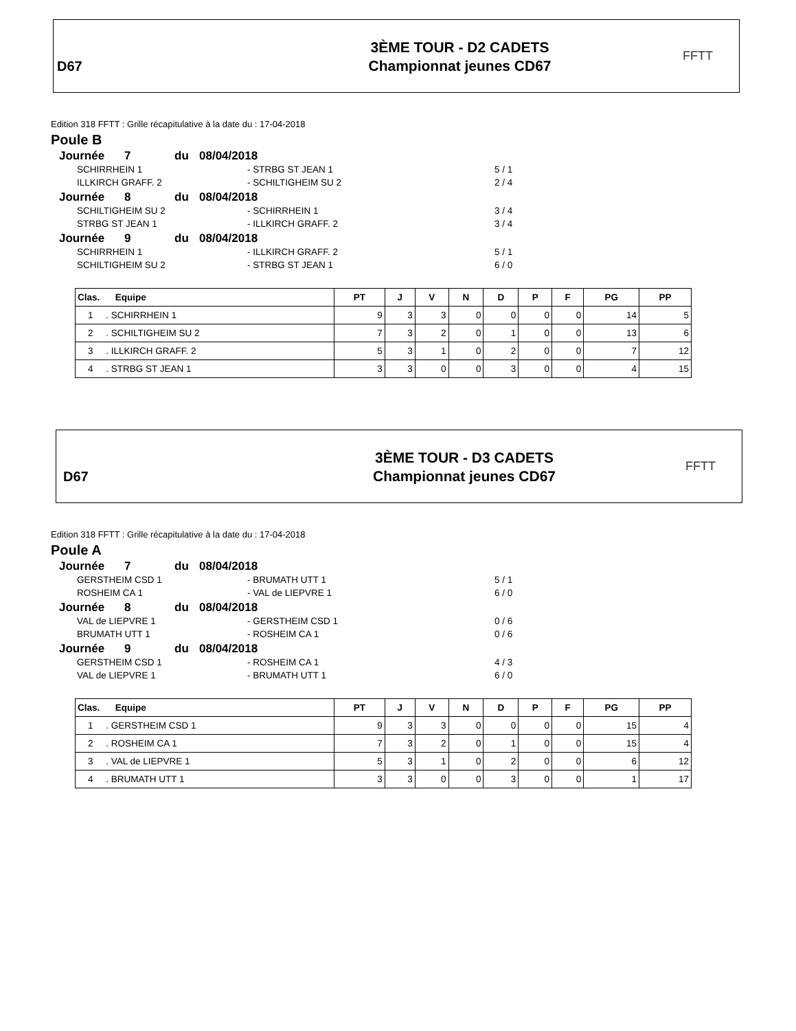D67
3ÈME TOUR - D2 CADETS
Championnat jeunes CD67
FFTT
Edition 318 FFTT : Grille récapitulative à la date du : 17-04-2018
Poule B
Journée 7 du 08/04/2018
SCHIRRHEIN 1 - STRBG ST JEAN 1 5 / 1
ILLKIRCH GRAFF. 2 - SCHILTIGHEIM SU 2 2 / 4
Journée 8 du 08/04/2018
SCHILTIGHEIM SU 2 - SCHIRRHEIN 1 3 / 4
STRBG ST JEAN 1 - ILLKIRCH GRAFF. 2 3 / 4
Journée 9 du 08/04/2018
SCHIRRHEIN 1 - ILLKIRCH GRAFF. 2 5 / 1
SCHILTIGHEIM SU 2 - STRBG ST JEAN 1 6 / 0
| Clas. Equipe | PT | J | V | N | D | P | F | PG | PP |
| --- | --- | --- | --- | --- | --- | --- | --- | --- | --- |
| 1 . SCHIRRHEIN 1 | 9 | 3 | 3 | 0 | 0 | 0 | 0 | 14 | 5 |
| 2 . SCHILTIGHEIM SU 2 | 7 | 3 | 2 | 0 | 1 | 0 | 0 | 13 | 6 |
| 3 . ILLKIRCH GRAFF. 2 | 5 | 3 | 1 | 0 | 2 | 0 | 0 | 7 | 12 |
| 4 . STRBG ST JEAN 1 | 3 | 3 | 0 | 0 | 3 | 0 | 0 | 4 | 15 |
D67
3ÈME TOUR - D3 CADETS
Championnat jeunes CD67
FFTT
Edition 318 FFTT : Grille récapitulative à la date du : 17-04-2018
Poule A
Journée 7 du 08/04/2018
GERSTHEIM CSD 1 - BRUMATH UTT 1 5 / 1
ROSHEIM CA 1 - VAL de LIEPVRE 1 6 / 0
Journée 8 du 08/04/2018
VAL de LIEPVRE 1 - GERSTHEIM CSD 1 0 / 6
BRUMATH UTT 1 - ROSHEIM CA 1 0 / 6
Journée 9 du 08/04/2018
GERSTHEIM CSD 1 - ROSHEIM CA 1 4 / 3
VAL de LIEPVRE 1 - BRUMATH UTT 1 6 / 0
| Clas. Equipe | PT | J | V | N | D | P | F | PG | PP |
| --- | --- | --- | --- | --- | --- | --- | --- | --- | --- |
| 1 . GERSTHEIM CSD 1 | 9 | 3 | 3 | 0 | 0 | 0 | 0 | 15 | 4 |
| 2 . ROSHEIM CA 1 | 7 | 3 | 2 | 0 | 1 | 0 | 0 | 15 | 4 |
| 3 . VAL de LIEPVRE 1 | 5 | 3 | 1 | 0 | 2 | 0 | 0 | 6 | 12 |
| 4 . BRUMATH UTT 1 | 3 | 3 | 0 | 0 | 3 | 0 | 0 | 1 | 17 |